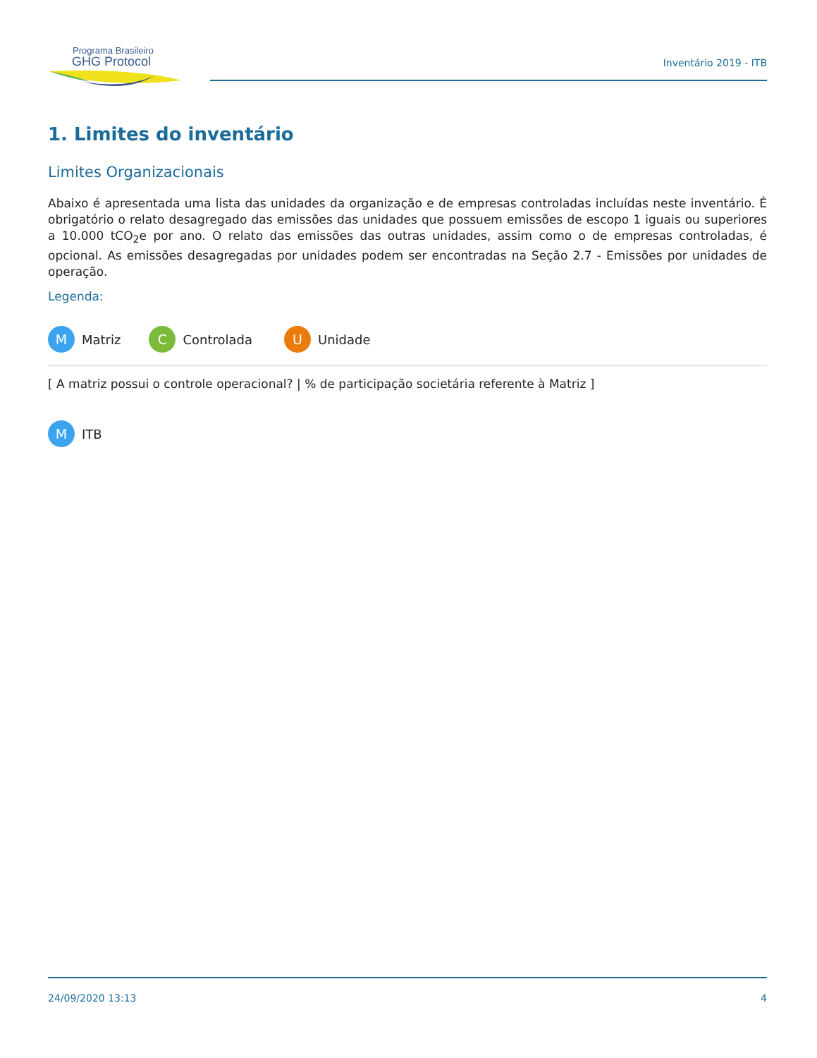Programa Brasileiro
GHG Protocol
Inventário 2019 - ITB
1. Limites do inventário
Limites Organizacionais
Abaixo é apresentada uma lista das unidades da organização e de empresas controladas incluídas neste inventário. É obrigatório o relato desagregado das emissões das unidades que possuem emissões de escopo 1 iguais ou superiores a 10.000 tCO<sub>2</sub>e por ano. O relato das emissões das outras unidades, assim como o de empresas controladas, é opcional. As emissões desagregadas por unidades podem ser encontradas na Seção 2.7 - Emissões por unidades de operação.
Legenda:
M Matriz C Controlada U Unidade
[ A matriz possui o controle operacional? | % de participação societária referente à Matriz ]
M ITB
24/09/2020 13:13 4